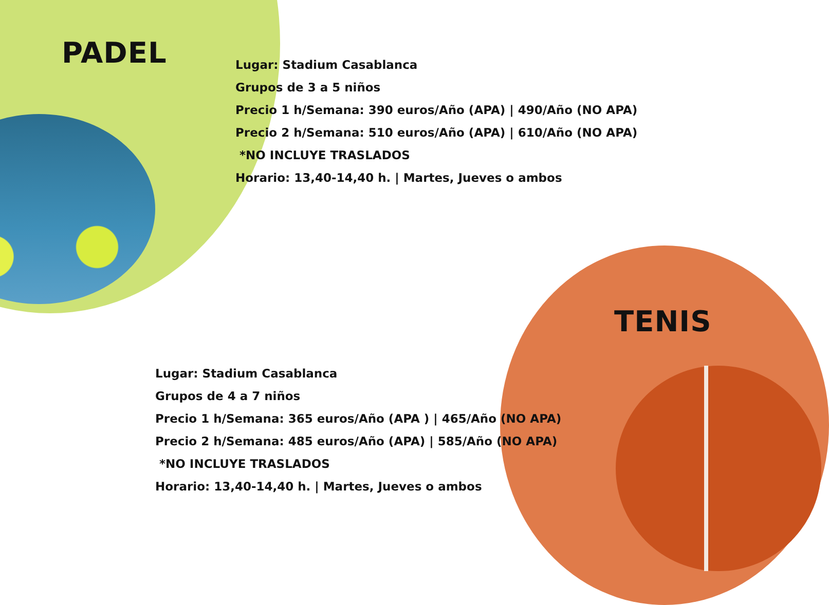PADEL
Lugar: Stadium Casablanca
Grupos de 3 a 5 niños
Precio 1 h/Semana: 390 euros/Año (APA) | 490/Año (NO APA)
Precio 2 h/Semana: 510 euros/Año (APA) | 610/Año (NO APA)
*NO INCLUYE TRASLADOS
Horario: 13,40-14,40 h. | Martes, Jueves o ambos
TENIS
Lugar: Stadium Casablanca
Grupos de 4 a 7 niños
Precio 1 h/Semana: 365 euros/Año (APA ) | 465/Año (NO APA)
Precio 2 h/Semana: 485 euros/Año (APA) | 585/Año (NO APA)
*NO INCLUYE TRASLADOS
Horario: 13,40-14,40 h. | Martes, Jueves o ambos